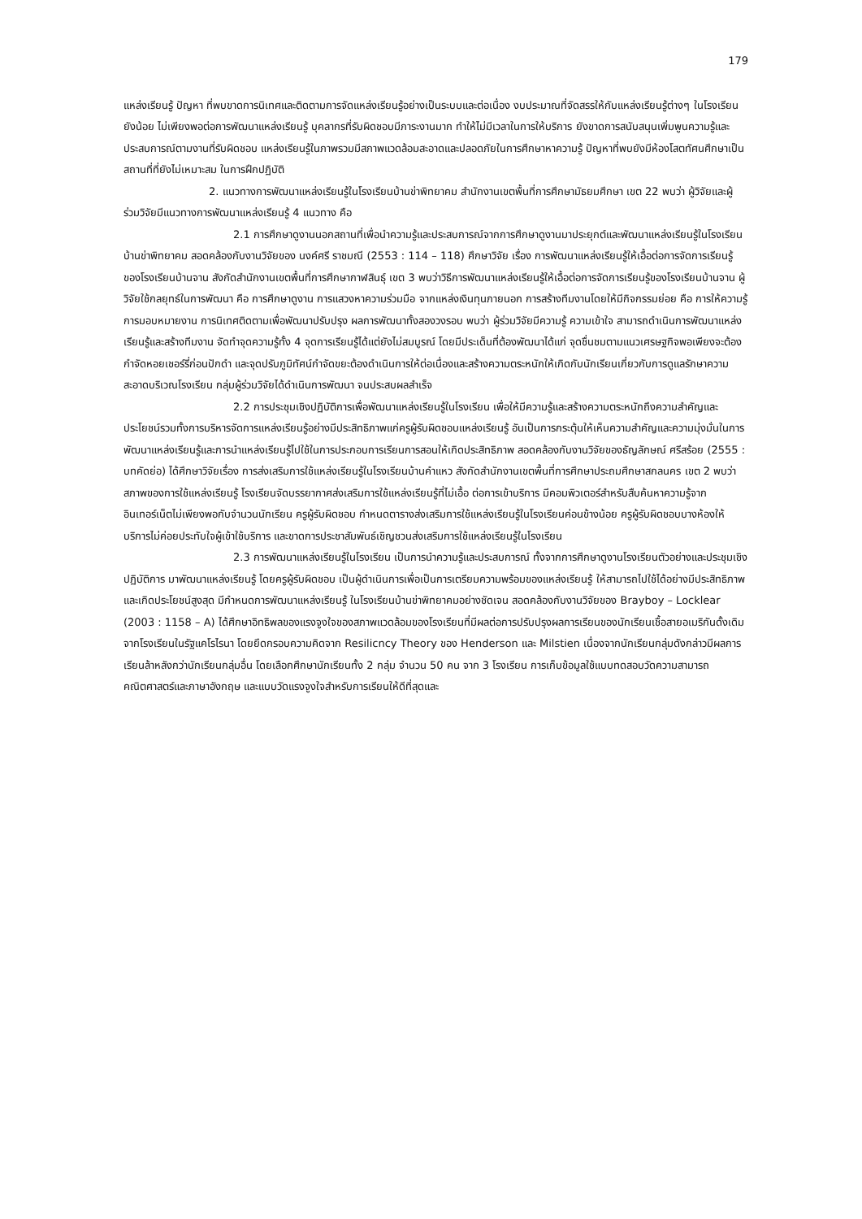179
แหล่งเรียนรู้ ปัญหา ที่พบขาดการนิเทศและติดตามการจัดแหล่งเรียนรู้อย่างเป็นระบบและต่อเนื่อง งบประมาณที่จัดสรรให้กับแหล่งเรียนรู้ต่างๆ ในโรงเรียนยังน้อย ไม่เพียงพอต่อการพัฒนาแหล่งเรียนรู้ บุคลากรที่รับผิดชอบมีภาระงานมาก ทำให้ไม่มีเวลาในการให้บริการ ยังขาดการสนับสนุนเพิ่มพูนความรู้และประสบการณ์ตามงานที่รับผิดชอบ แหล่งเรียนรู้ในภาพรวมมีสภาพแวดล้อมสะอาดและปลอดภัยในการศึกษาหาความรู้ ปัญหาที่พบยังมีห้องโสตทัศนศึกษาเป็นสถานที่ที่ยังไม่เหมาะสม ในการฝึกปฏิบัติ
2. แนวทางการพัฒนาแหล่งเรียนรู้ในโรงเรียนบ้านข่าพิทยาคม สำนักงานเขตพื้นที่การศึกษามัธยมศึกษา เขต 22 พบว่า ผู้วิจัยและผู้ร่วมวิจัยมีแนวทางการพัฒนาแหล่งเรียนรู้ 4 แนวทาง คือ
2.1 การศึกษาดูงานนอกสถานที่เพื่อนำความรู้และประสบการณ์จากการศึกษาดูงานมาประยุกต์และพัฒนาแหล่งเรียนรู้ในโรงเรียนบ้านข่าพิทยาคม สอดคล้องกับงานวิจัยของ นงค์ศรี ราชมณี (2553 : 114 – 118) ศึกษาวิจัย เรื่อง การพัฒนาแหล่งเรียนรู้ให้เอื้อต่อการจัดการเรียนรู้ของโรงเรียนบ้านจาน สังกัดสำนักงานเขตพื้นที่การศึกษากาฬสินธุ์ เขต 3 พบว่าวิธีการพัฒนาแหล่งเรียนรู้ให้เอื้อต่อการจัดการเรียนรู้ของโรงเรียนบ้านจาน ผู้วิจัยใช้กลยุทธ์ในการพัฒนา คือ การศึกษาดูงาน การแสวงหาความร่วมมือ จากแหล่งเงินทุนภายนอก การสร้างทีมงานโดยให้มีกิจกรรมย่อย คือ การให้ความรู้ การมอบหมายงาน การนิเทศติดตามเพื่อพัฒนาปรับปรุง ผลการพัฒนาทั้งสองวงรอบ พบว่า ผู้ร่วมวิจัยมีความรู้ ความเข้าใจ สามารถดำเนินการพัฒนาแหล่งเรียนรู้และสร้างทีมงาน จัดทำจุดความรู้ทั้ง 4 จุดการเรียนรู้ได้แต่ยังไม่สมบูรณ์ โดยมีประเด็นที่ต้องพัฒนาได้แก่ จุดชื่นชมตามแนวเศรษฐกิจพอเพียงจะต้องกำจัดหอยเชอร์รี่ก่อนปักดำ และจุดปรับภูมิทัศน์กำจัดขยะต้องดำเนินการให้ต่อเนื่องและสร้างความตระหนักให้เกิดกับนักเรียนเกี่ยวกับการดูแลรักษาความสะอาดบริเวณโรงเรียน กลุ่มผู้ร่วมวิจัยได้ดำเนินการพัฒนา จนประสบผลสำเร็จ
2.2 การประชุมเชิงปฏิบัติการเพื่อพัฒนาแหล่งเรียนรู้ในโรงเรียน เพื่อให้มีความรู้และสร้างความตระหนักถึงความสำคัญและประโยชน์รวมทั้งการบริหารจัดการแหล่งเรียนรู้อย่างมีประสิทธิภาพแก่ครูผู้รับผิดชอบแหล่งเรียนรู้ อันเป็นการกระตุ้นให้เห็นความสำคัญและความมุ่งมั่นในการพัฒนาแหล่งเรียนรู้และการนำแหล่งเรียนรู้ไปใช้ในการประกอบการเรียนการสอนให้เกิดประสิทธิภาพ สอดคล้องกับงานวิจัยของธัญลักษณ์ ศรีสร้อย (2555 : บทคัดย่อ) ได้ศึกษาวิจัยเรื่อง การส่งเสริมการใช้แหล่งเรียนรู้ในโรงเรียนบ้านคำแหว สังกัดสำนักงานเขตพื้นที่การศึกษาประถมศึกษาสกลนคร เขต 2 พบว่า สภาพของการใช้แหล่งเรียนรู้ โรงเรียนจัดบรรยากาศส่งเสริมการใช้แหล่งเรียนรู้ที่ไม่เอื้อ ต่อการเข้าบริการ มีคอมพิวเตอร์สำหรับสืบค้นหาความรู้จากอินเทอร์เน็ตไม่เพียงพอกับจำนวนนักเรียน ครูผู้รับผิดชอบ กำหนดตารางส่งเสริมการใช้แหล่งเรียนรู้ในโรงเรียนค่อนข้างน้อย ครูผู้รับผิดชอบบางห้องให้บริการไม่ค่อยประทับใจผู้เข้าใช้บริการ และขาดการประชาสัมพันธ์เชิญชวนส่งเสริมการใช้แหล่งเรียนรู้ในโรงเรียน
2.3 การพัฒนาแหล่งเรียนรู้ในโรงเรียน เป็นการนำความรู้และประสบการณ์ ทั้งจากการศึกษาดูงานโรงเรียนตัวอย่างและประชุมเชิงปฏิบัติการ มาพัฒนาแหล่งเรียนรู้ โดยครูผู้รับผิดชอบ เป็นผู้ดำเนินการเพื่อเป็นการเตรียมความพร้อมของแหล่งเรียนรู้ ให้สามารถไปใช้ได้อย่างมีประสิทธิภาพและเกิดประโยชน์สูงสุด มีกำหนดการพัฒนาแหล่งเรียนรู้ ในโรงเรียนบ้านข่าพิทยาคมอย่างชัดเจน สอดคล้องกับงานวิจัยของ Brayboy – Locklear (2003 : 1158 – A) ได้ศึกษาอิทธิพลของแรงจูงใจของสภาพแวดล้อมของโรงเรียนที่มีผลต่อการปรับปรุงผลการเรียนของนักเรียนเชื้อสายอเมริกันดั้งเดิมจากโรงเรียนในรัฐแคโรไรนา โดยยึดกรอบความคิดจาก Resilicncy Theory ของ Henderson และ Milstien เนื่องจากนักเรียนกลุ่มดังกล่าวมีผลการเรียนล้าหลังกว่านักเรียนกลุ่มอื่น โดยเลือกศึกษานักเรียนทั้ง 2 กลุ่ม จำนวน 50 คน จาก 3 โรงเรียน การเก็บข้อมูลใช้แบบทดสอบวัดความสามารถคณิตศาสตร์และภาษาอังกฤษ และแบบวัดแรงจูงใจสำหรับการเรียนให้ดีที่สุดและ